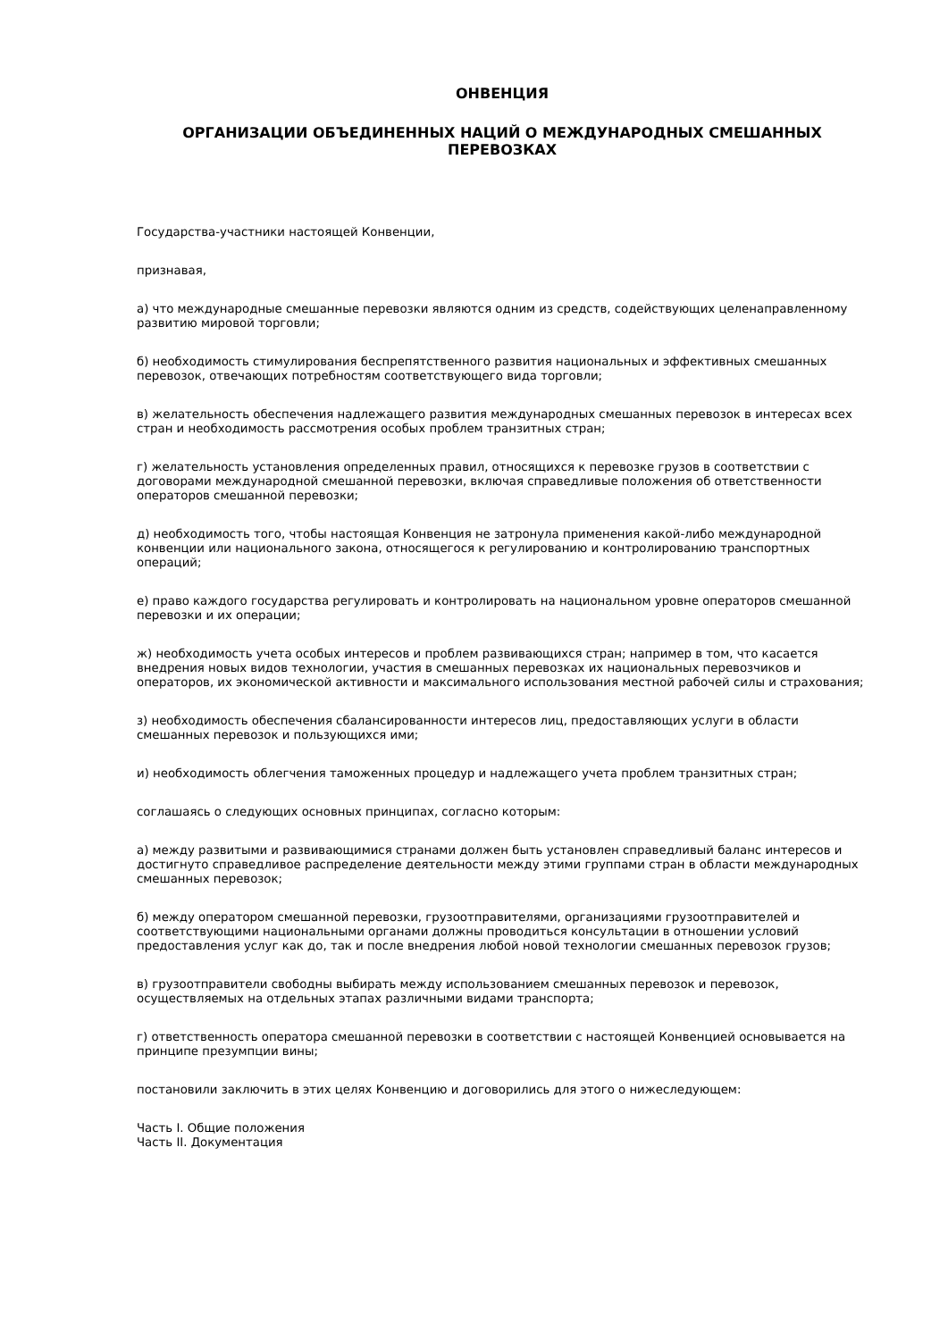ОНВЕНЦИЯ
ОРГАНИЗАЦИИ ОБЪЕДИНЕННЫХ НАЦИЙ О МЕЖДУНАРОДНЫХ СМЕШАННЫХ ПЕРЕВОЗКАХ
Государства-участники настоящей Конвенции,
признавая,
а) что международные смешанные перевозки являются одним из средств, содействующих целенаправленному развитию мировой торговли;
б) необходимость стимулирования беспрепятственного развития национальных и эффективных смешанных перевозок, отвечающих потребностям соответствующего вида торговли;
в) желательность обеспечения надлежащего развития международных смешанных перевозок в интересах всех стран и необходимость рассмотрения особых проблем транзитных стран;
г) желательность установления определенных правил, относящихся к перевозке грузов в соответствии с договорами международной смешанной перевозки, включая справедливые положения об ответственности операторов смешанной перевозки;
д) необходимость того, чтобы настоящая Конвенция не затронула применения какой-либо международной конвенции или национального закона, относящегося к регулированию и контролированию транспортных операций;
е) право каждого государства регулировать и контролировать на национальном уровне операторов смешанной перевозки и их операции;
ж) необходимость учета особых интересов и проблем развивающихся стран; например в том, что касается внедрения новых видов технологии, участия в смешанных перевозках их национальных перевозчиков и операторов, их экономической активности и максимального использования местной рабочей силы и страхования;
з) необходимость обеспечения сбалансированности интересов лиц, предоставляющих услуги в области смешанных перевозок и пользующихся ими;
и) необходимость облегчения таможенных процедур и надлежащего учета проблем транзитных стран;
соглашаясь о следующих основных принципах, согласно которым:
а) между развитыми и развивающимися странами должен быть установлен справедливый баланс интересов и достигнуто справедливое распределение деятельности между этими группами стран в области международных смешанных перевозок;
б) между оператором смешанной перевозки, грузоотправителями, организациями грузоотправителей и соответствующими национальными органами должны проводиться консультации в отношении условий предоставления услуг как до, так и после внедрения любой новой технологии смешанных перевозок грузов;
в) грузоотправители свободны выбирать между использованием смешанных перевозок и перевозок, осуществляемых на отдельных этапах различными видами транспорта;
г) ответственность оператора смешанной перевозки в соответствии с настоящей Конвенцией основывается на принципе презумпции вины;
постановили заключить в этих целях Конвенцию и договорились для этого о нижеследующем:
Часть I. Общие положения
Часть II. Документация